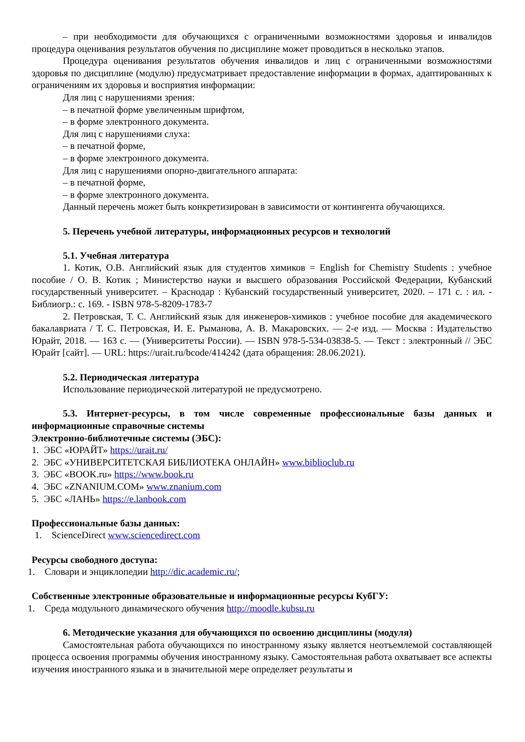– при необходимости для обучающихся с ограниченными возможностями здоровья и инвалидов процедура оценивания результатов обучения по дисциплине может проводиться в несколько этапов.
Процедура оценивания результатов обучения инвалидов и лиц с ограниченными возможностями здоровья по дисциплине (модулю) предусматривает предоставление информации в формах, адаптированных к ограничениям их здоровья и восприятия информации:
Для лиц с нарушениями зрения:
– в печатной форме увеличенным шрифтом,
– в форме электронного документа.
Для лиц с нарушениями слуха:
– в печатной форме,
– в форме электронного документа.
Для лиц с нарушениями опорно-двигательного аппарата:
– в печатной форме,
– в форме электронного документа.
Данный перечень может быть конкретизирован в зависимости от контингента обучающихся.
5. Перечень учебной литературы, информационных ресурсов и технологий
5.1. Учебная литература
1. Котик, О.В. Английский язык для студентов химиков = English for Chemistry Students : учебное пособие / О. В. Котик ; Министерство науки и высшего образования Российской Федерации, Кубанский государственный университет. – Краснодар : Кубанский государственный университет, 2020. – 171 с. : ил. - Библиогр.: с. 169. - ISBN 978-5-8209-1783-7
2. Петровская, Т. С. Английский язык для инженеров-химиков : учебное пособие для академического бакалавриата / Т. С. Петровская, И. Е. Рыманова, А. В. Макаровских. — 2-е изд. — Москва : Издательство Юрайт, 2018. — 163 с. — (Университеты России). — ISBN 978-5-534-03838-5. — Текст : электронный // ЭБС Юрайт [сайт]. — URL: https://urait.ru/bcode/414242 (дата обращения: 28.06.2021).
5.2. Периодическая литература
Использование периодической литературой не предусмотрено.
5.3. Интернет-ресурсы, в том числе современные профессиональные базы данных и информационные справочные системы
Электронно-библиотечные системы (ЭБС):
1. ЭБС «ЮРАЙТ» https://urait.ru/
2. ЭБС «УНИВЕРСИТЕТСКАЯ БИБЛИОТЕКА ОНЛАЙН» www.biblioclub.ru
3. ЭБС «BOOK.ru» https://www.book.ru
4. ЭБС «ZNANIUM.COM» www.znanium.com
5. ЭБС «ЛАНЬ» https://e.lanbook.com
Профессиональные базы данных:
1. ScienceDirect www.sciencedirect.com
Ресурсы свободного доступа:
1. Словари и энциклопедии http://dic.academic.ru/;
Собственные электронные образовательные и информационные ресурсы КубГУ:
1. Среда модульного динамического обучения http://moodle.kubsu.ru
6. Методические указания для обучающихся по освоению дисциплины (модуля)
Самостоятельная работа обучающихся по иностранному языку является неотъемлемой составляющей процесса освоения программы обучения иностранному языку. Самостоятельная работа охватывает все аспекты изучения иностранного языка и в значительной мере определяет результаты и